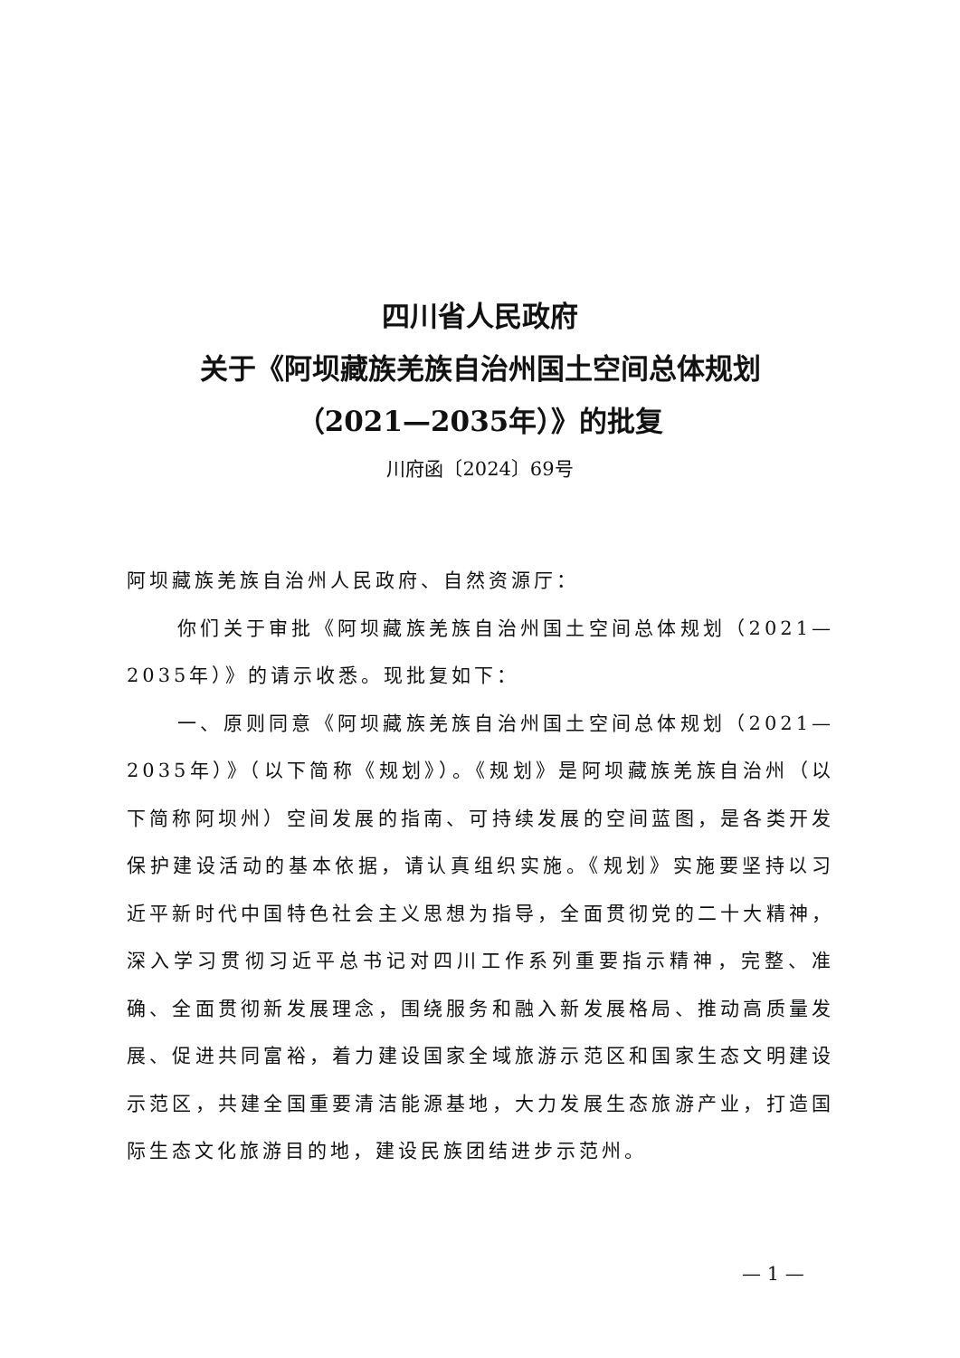四川省人民政府
关于《阿坝藏族羌族自治州国土空间总体规划
（2021—2035年）》的批复
川府函〔2024〕69号
阿坝藏族羌族自治州人民政府、自然资源厅：
你们关于审批《阿坝藏族羌族自治州国土空间总体规划（2021—2035年）》的请示收悉。现批复如下：
一、原则同意《阿坝藏族羌族自治州国土空间总体规划（2021—2035年）》（以下简称《规划》）。《规划》是阿坝藏族羌族自治州（以下简称阿坝州）空间发展的指南、可持续发展的空间蓝图，是各类开发保护建设活动的基本依据，请认真组织实施。《规划》实施要坚持以习近平新时代中国特色社会主义思想为指导，全面贯彻党的二十大精神，深入学习贯彻习近平总书记对四川工作系列重要指示精神，完整、准确、全面贯彻新发展理念，围绕服务和融入新发展格局、推动高质量发展、促进共同富裕，着力建设国家全域旅游示范区和国家生态文明建设示范区，共建全国重要清洁能源基地，大力发展生态旅游产业，打造国际生态文化旅游目的地，建设民族团结进步示范州。
— 1 —